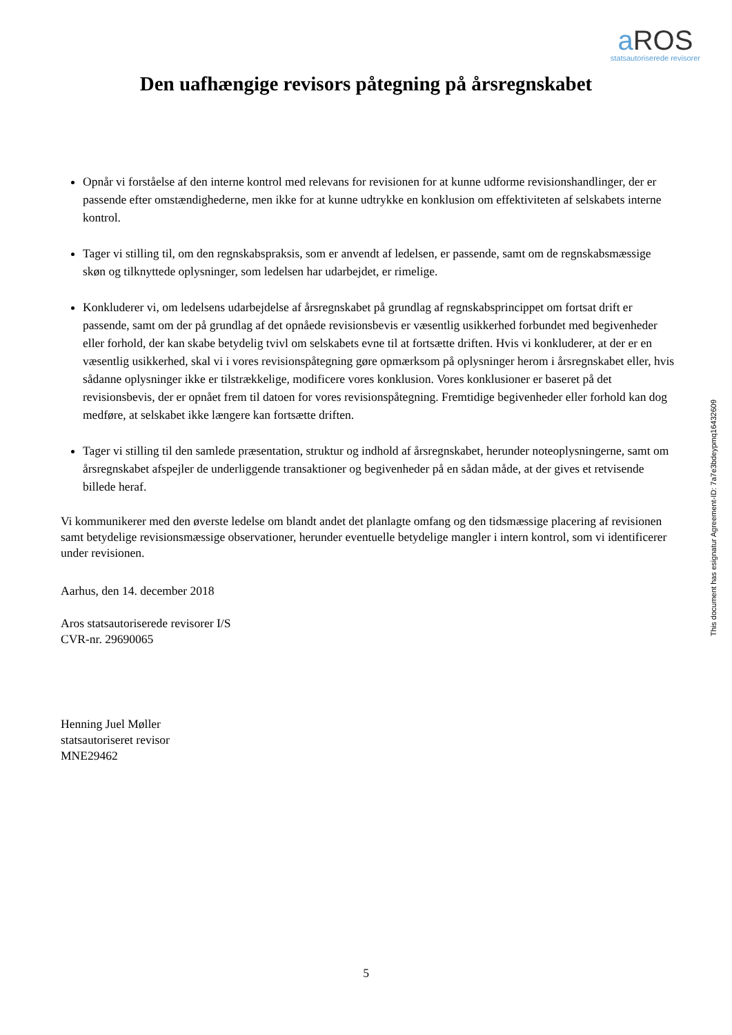a ROS
statsautoriserede revisorer
Den uafhængige revisors påtegning på årsregnskabet
Opnår vi forståelse af den interne kontrol med relevans for revisionen for at kunne udforme revisionshandlinger, der er passende efter omstændighederne, men ikke for at kunne udtrykke en konklusion om effektiviteten af selskabets interne kontrol.
Tager vi stilling til, om den regnskabspraksis, som er anvendt af ledelsen, er passende, samt om de regnskabsmæssige skøn og tilknyttede oplysninger, som ledelsen har udarbejdet, er rimelige.
Konkluderer vi, om ledelsens udarbejdelse af årsregnskabet på grundlag af regnskabsprincippet om fortsat drift er passende, samt om der på grundlag af det opnåede revisionsbevis er væsentlig usikkerhed forbundet med begivenheder eller forhold, der kan skabe betydelig tvivl om selskabets evne til at fortsætte driften. Hvis vi konkluderer, at der er en væsentlig usikkerhed, skal vi i vores revisionspåtegning gøre opmærksom på oplysninger herom i årsregnskabet eller, hvis sådanne oplysninger ikke er tilstrækkelige, modificere vores konklusion. Vores konklusioner er baseret på det revisionsbevis, der er opnået frem til datoen for vores revisionspåtegning. Fremtidige begivenheder eller forhold kan dog medføre, at selskabet ikke længere kan fortsætte driften.
Tager vi stilling til den samlede præsentation, struktur og indhold af årsregnskabet, herunder noteoplysningerne, samt om årsregnskabet afspejler de underliggende transaktioner og begivenheder på en sådan måde, at der gives et retvisende billede heraf.
Vi kommunikerer med den øverste ledelse om blandt andet det planlagte omfang og den tidsmæssige placering af revisionen samt betydelige revisionsmæssige observationer, herunder eventuelle betydelige mangler i intern kontrol, som vi identificerer under revisionen.
Aarhus, den 14. december 2018
Aros statsautoriserede revisorer I/S
CVR-nr. 29690065
Henning Juel Møller
statsautoriseret revisor
MNE29462
This document has esignatur Agreement-ID: 7a7e3bdeypmq16432609
5